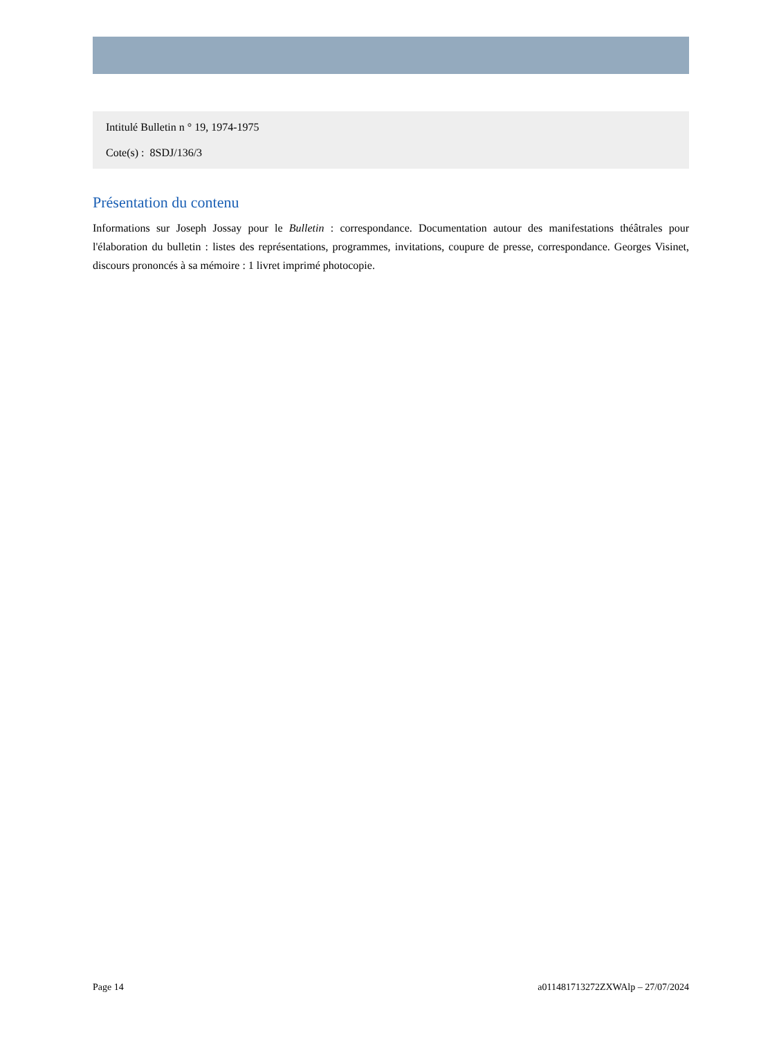Intitulé Bulletin n ° 19, 1974-1975
Cote(s) : 8SDJ/136/3
Présentation du contenu
Informations sur Joseph Jossay pour le Bulletin : correspondance. Documentation autour des manifestations théâtrales pour l'élaboration du bulletin : listes des représentations, programmes, invitations, coupure de presse, correspondance. Georges Visinet, discours prononcés à sa mémoire : 1 livret imprimé photocopie.
Page 14 a011481713272ZXWAlp – 27/07/2024